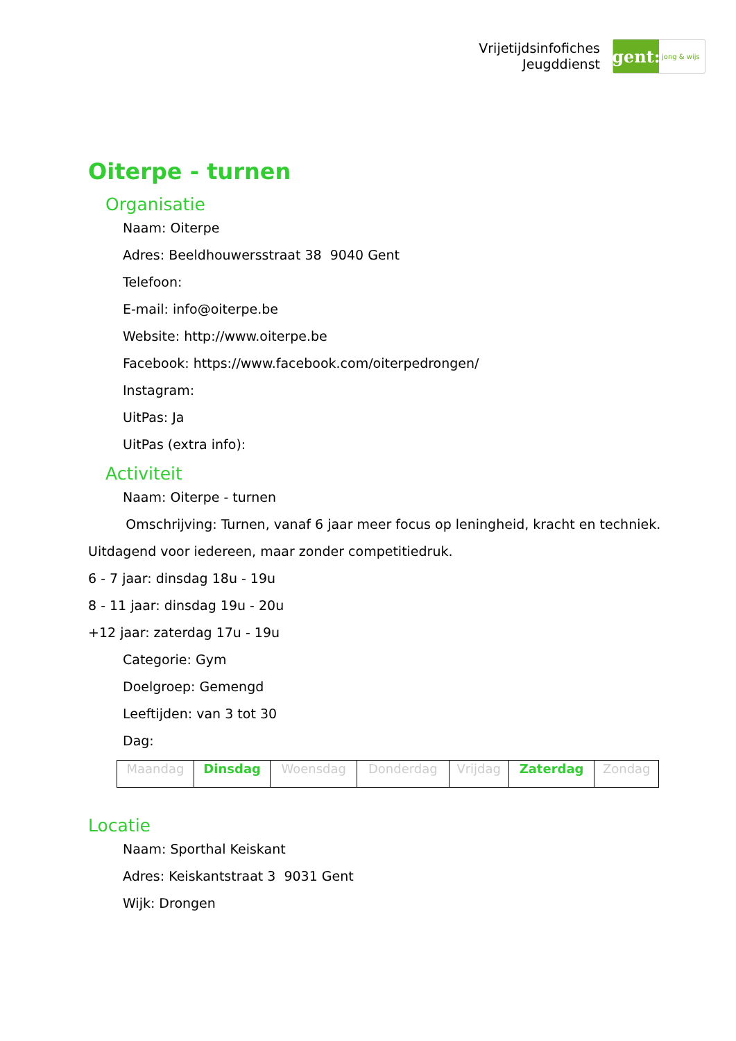Vrijetijdsinfofiches
Jeugddienst
gent:
jong & wijs
Oiterpe - turnen
Organisatie
Naam: Oiterpe
Adres: Beeldhouwersstraat 38 9040 Gent
Telefoon:
E-mail: info@oiterpe.be
Website: http://www.oiterpe.be
Facebook: https://www.facebook.com/oiterpedrongen/
Instagram:
UitPas: Ja
UitPas (extra info):
Activiteit
Naam: Oiterpe - turnen
Omschrijving: Turnen, vanaf 6 jaar meer focus op leningheid, kracht en techniek.
Uitdagend voor iedereen, maar zonder competitiedruk.
6 - 7 jaar: dinsdag 18u - 19u
8 - 11 jaar: dinsdag 19u - 20u
+12 jaar: zaterdag 17u - 19u
Categorie: Gym
Doelgroep: Gemengd
Leeftijden: van 3 tot 30
Dag:
| Maandag | Dinsdag | Woensdag | Donderdag | Vrijdag | Zaterdag | Zondag |
Locatie
Naam: Sporthal Keiskant
Adres: Keiskantstraat 3 9031 Gent
Wijk: Drongen